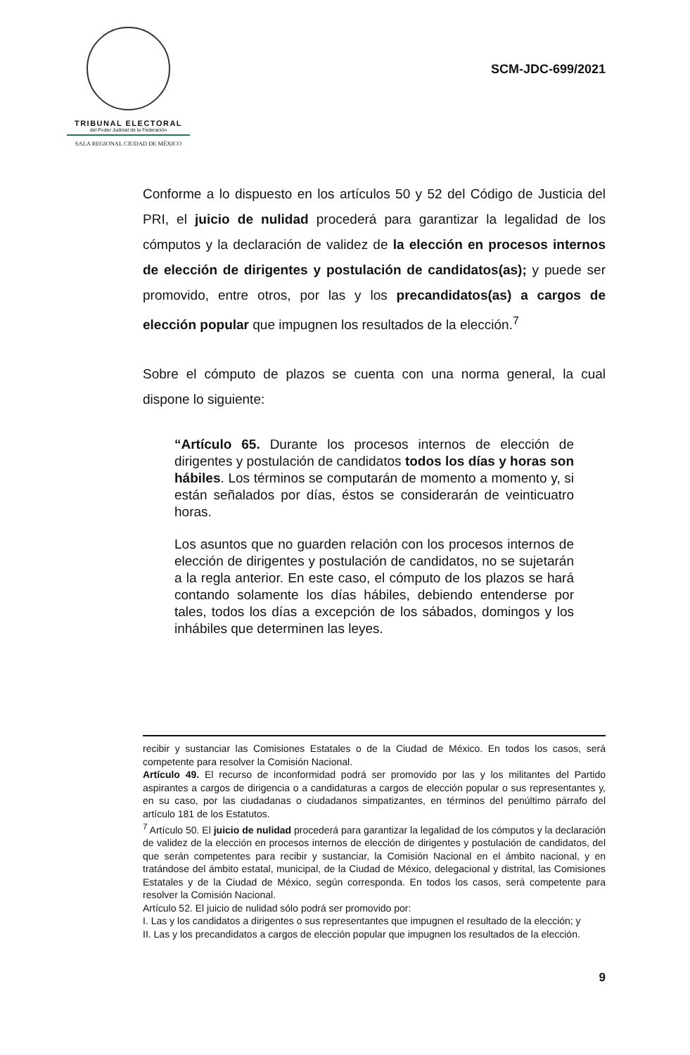TRIBUNAL ELECTORAL
del Poder Judicial de la Federación
SALA REGIONAL CIUDAD DE MÉXICO
SCM-JDC-699/2021
Conforme a lo dispuesto en los artículos 50 y 52 del Código de Justicia del PRI, el juicio de nulidad procederá para garantizar la legalidad de los cómputos y la declaración de validez de la elección en procesos internos de elección de dirigentes y postulación de candidatos(as); y puede ser promovido, entre otros, por las y los precandidatos(as) a cargos de elección popular que impugnen los resultados de la elección.<sup>7</sup>
Sobre el cómputo de plazos se cuenta con una norma general, la cual dispone lo siguiente:
“Artículo 65. Durante los procesos internos de elección de dirigentes y postulación de candidatos todos los días y horas son hábiles. Los términos se computarán de momento a momento y, si están señalados por días, éstos se considerarán de veinticuatro horas.
Los asuntos que no guarden relación con los procesos internos de elección de dirigentes y postulación de candidatos, no se sujetarán a la regla anterior. En este caso, el cómputo de los plazos se hará contando solamente los días hábiles, debiendo entenderse por tales, todos los días a excepción de los sábados, domingos y los inhábiles que determinen las leyes.
recibir y sustanciar las Comisiones Estatales o de la Ciudad de México. En todos los casos, será competente para resolver la Comisión Nacional.
Artículo 49. El recurso de inconformidad podrá ser promovido por las y los militantes del Partido aspirantes a cargos de dirigencia o a candidaturas a cargos de elección popular o sus representantes y, en su caso, por las ciudadanas o ciudadanos simpatizantes, en términos del penúltimo párrafo del artículo 181 de los Estatutos.
<sup>7</sup> Artículo 50. El juicio de nulidad procederá para garantizar la legalidad de los cómputos y la declaración de validez de la elección en procesos internos de elección de dirigentes y postulación de candidatos, del que serán competentes para recibir y sustanciar, la Comisión Nacional en el ámbito nacional, y en tratándose del ámbito estatal, municipal, de la Ciudad de México, delegacional y distrital, las Comisiones Estatales y de la Ciudad de México, según corresponda. En todos los casos, será competente para resolver la Comisión Nacional.
Artículo 52. El juicio de nulidad sólo podrá ser promovido por:
I. Las y los candidatos a dirigentes o sus representantes que impugnen el resultado de la elección; y
II. Las y los precandidatos a cargos de elección popular que impugnen los resultados de la elección.
9